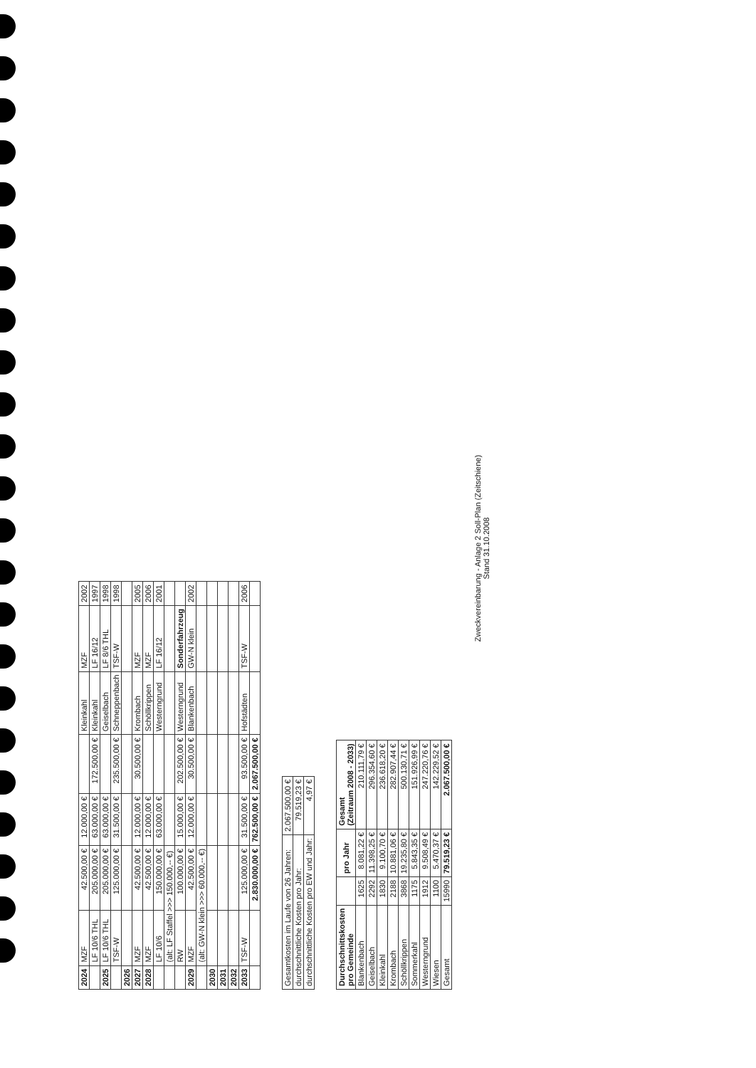| 2024 | MZF | 42.500,00 € | 12.000,00 € | | Kleinkahl | MZF | 2002 |
| | LF 10/6 THL | 205.000,00 € | 63.000,00 € | 172.500,00 € | Kleinkahl | LF 16/12 | 1997 |
| 2025 | LF 10/6 THL | 205.000,00 € | 63.000,00 € | | Geiselbach | LF 8/6 THL | 1998 |
| | TSF-W | 125.000,00 € | 31.500,00 € | 235.500,00 € | Schneppenbach | TSF-W | 1998 |
| 2026 | | | | | | | |
| 2027 | MZF | 42.500,00 € | 12.000,00 € | 30.500,00 € | Krombach | MZF | 2005 |
| 2028 | MZF | 42.500,00 € | 12.000,00 € | | Schöllkrippen | MZF | 2006 |
| | LF 10/6 | 150.000,00 € | 63.000,00 € | | Westerngrund | LF 16/12 | 2001 |
| | (alt: LF Staffel >>> 150.000,-- €) | | | | | | |
| | RW | 100.000,00 € | 15.000,00 € | 202.500,00 € | Westerngrund | Sonderfahrzeug | |
| 2029 | MZF | 42.500,00 € | 12.000,00 € | 30.500,00 € | Blankenbach | GW-N klein | 2002 |
| | (alt: GW-N klein >>> 60.000,-- €) | | | | | | |
| 2030 | | | | | | | |
| 2031 | | | | | | | |
| 2032 | | | | | | | |
| 2033 | TSF-W | 125.000,00 € | 31.500,00 € | 93.500,00 € | Hofstädten | TSF-W | 2006 |
| | | 2.830.000,00 € | 762.500,00 € | 2.067.500,00 € | | | |
| Gesamtkosten im Laufe von 26 Jahren: | 2.067.500,00 € |
| durchschnittliche Kosten pro Jahr: | 79.519,23 € |
| durchschnittliche Kosten pro EW und Jahr: | 4,97 € |
| Durchschnittskosten pro Gemeinde | | pro Jahr | Gesamt (Zeitraum 2008 - 2033) |
| --- | --- | --- | --- |
| Blankenbach | 1625 | 8.081,22 € | 210.111,79 € |
| Geiselbach | 2292 | 11.398,25 € | 296.354,60 € |
| Kleinkahl | 1830 | 9.100,70 € | 236.618,20 € |
| Krombach | 2188 | 10.881,06 € | 282.907,44 € |
| Schöllkrippen | 3868 | 19.235,80 € | 500.130,71 € |
| Sommerkahl | 1175 | 5.843,35 € | 151.926,99 € |
| Westerngrund | 1912 | 9.508,49 € | 247.220,76 € |
| Wiesen | 1100 | 5.470,37 € | 142.229,52 € |
| Gesamt | 15990 | 79.519,23 € | 2.067.500,00 € |
Zweckvereinbarung - Anlage 2 Soll-Plan (Zeitschiene)
Stand 31.10.2008